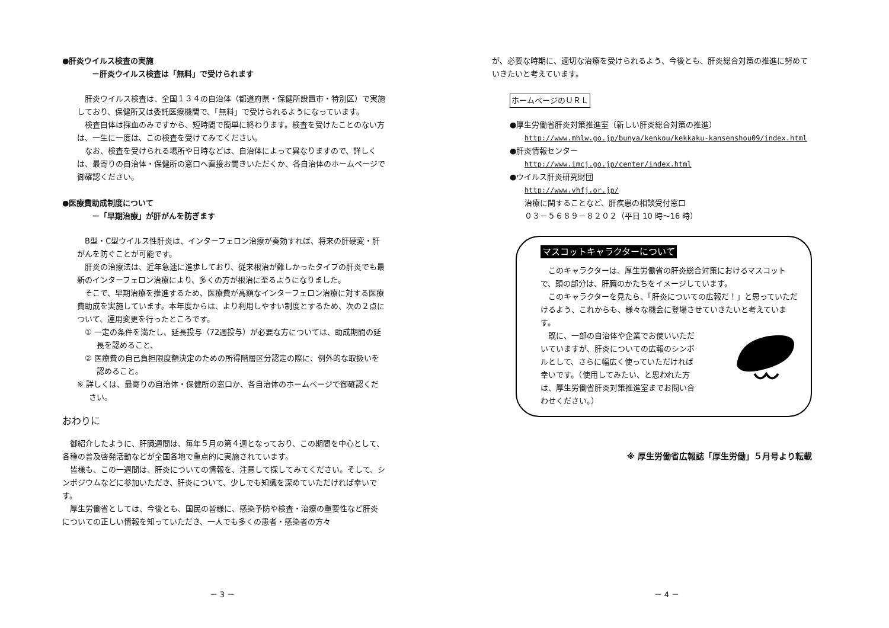●肝炎ウイルス検査の実施
－肝炎ウイルス検査は「無料」で受けられます
肝炎ウイルス検査は、全国１３４の自治体（都道府県・保健所設置市・特別区）で実施しており、保健所又は委託医療機関で、「無料」で受けられるようになっています。
検査自体は採血のみですから、短時間で簡単に終わります。検査を受けたことのない方は、一生に一度は、この検査を受けてみてください。
なお、検査を受けられる場所や日時などは、自治体によって異なりますので、詳しくは、最寄りの自治体・保健所の窓口へ直接お聞きいただくか、各自治体のホームページで御確認ください。
●医療費助成制度について
－「早期治療」が肝がんを防ぎます
B型・C型ウイルス性肝炎は、インターフェロン治療が奏効すれば、将来の肝硬変・肝がんを防ぐことが可能です。
肝炎の治療法は、近年急速に進歩しており、従来根治が難しかったタイプの肝炎でも最新のインターフェロン治療により、多くの方が根治に至るようになりました。
そこで、早期治療を推進するため、医療費が高額なインターフェロン治療に対する医療費助成を実施しています。本年度からは、より利用しやすい制度とするため、次の２点について、運用変更を行ったところです。
① 一定の条件を満たし、延長投与（72週投与）が必要な方については、助成期間の延長を認めること、
② 医療費の自己負担限度額決定のための所得階層区分認定の際に、例外的な取扱いを認めること。
※ 詳しくは、最寄りの自治体・保健所の窓口か、各自治体のホームページで御確認ください。
おわりに
御紹介したように、肝臓週間は、毎年５月の第４週となっており、この期間を中心として、各種の普及啓発活動などが全国各地で重点的に実施されています。
皆様も、この一週間は、肝炎についての情報を、注意して探してみてください。そして、シンポジウムなどに参加いただき、肝炎について、少しでも知識を深めていただければ幸いです。
厚生労働省としては、今後とも、国民の皆様に、感染予防や検査・治療の重要性など肝炎についての正しい情報を知っていただき、一人でも多くの患者・感染者の方々
－ 3 －
が、必要な時期に、適切な治療を受けられるよう、今後とも、肝炎総合対策の推進に努めていきたいと考えています。
ホームページのＵＲＬ
●厚生労働省肝炎対策推進室（新しい肝炎総合対策の推進）
http://www.mhlw.go.jp/bunya/kenkou/kekkaku-kansenshou09/index.html
●肝炎情報センター
http://www.imcj.go.jp/center/index.html
●ウイルス肝炎研究財団
http://www.vhfj.or.jp/
治療に関することなど、肝疾患の相談受付窓口
０３－５６８９－８２０２（平日 10 時～16 時）
マスコットキャラクターについて
このキャラクターは、厚生労働省の肝炎総合対策におけるマスコットで、頭の部分は、肝臓のかたちをイメージしています。
このキャラクターを見たら、「肝炎についての広報だ！」と思っていただけるよう、これからも、様々な機会に登場させていきたいと考えています。
既に、一部の自治体や企業でお使いいただいていますが、肝炎についての広報のシンボルとして、さらに幅広く使っていただければ幸いです。（使用してみたい、と思われた方は、厚生労働省肝炎対策推進室までお問い合わせください。）
※ 厚生労働省広報誌「厚生労働」５月号より転載
－ 4 －